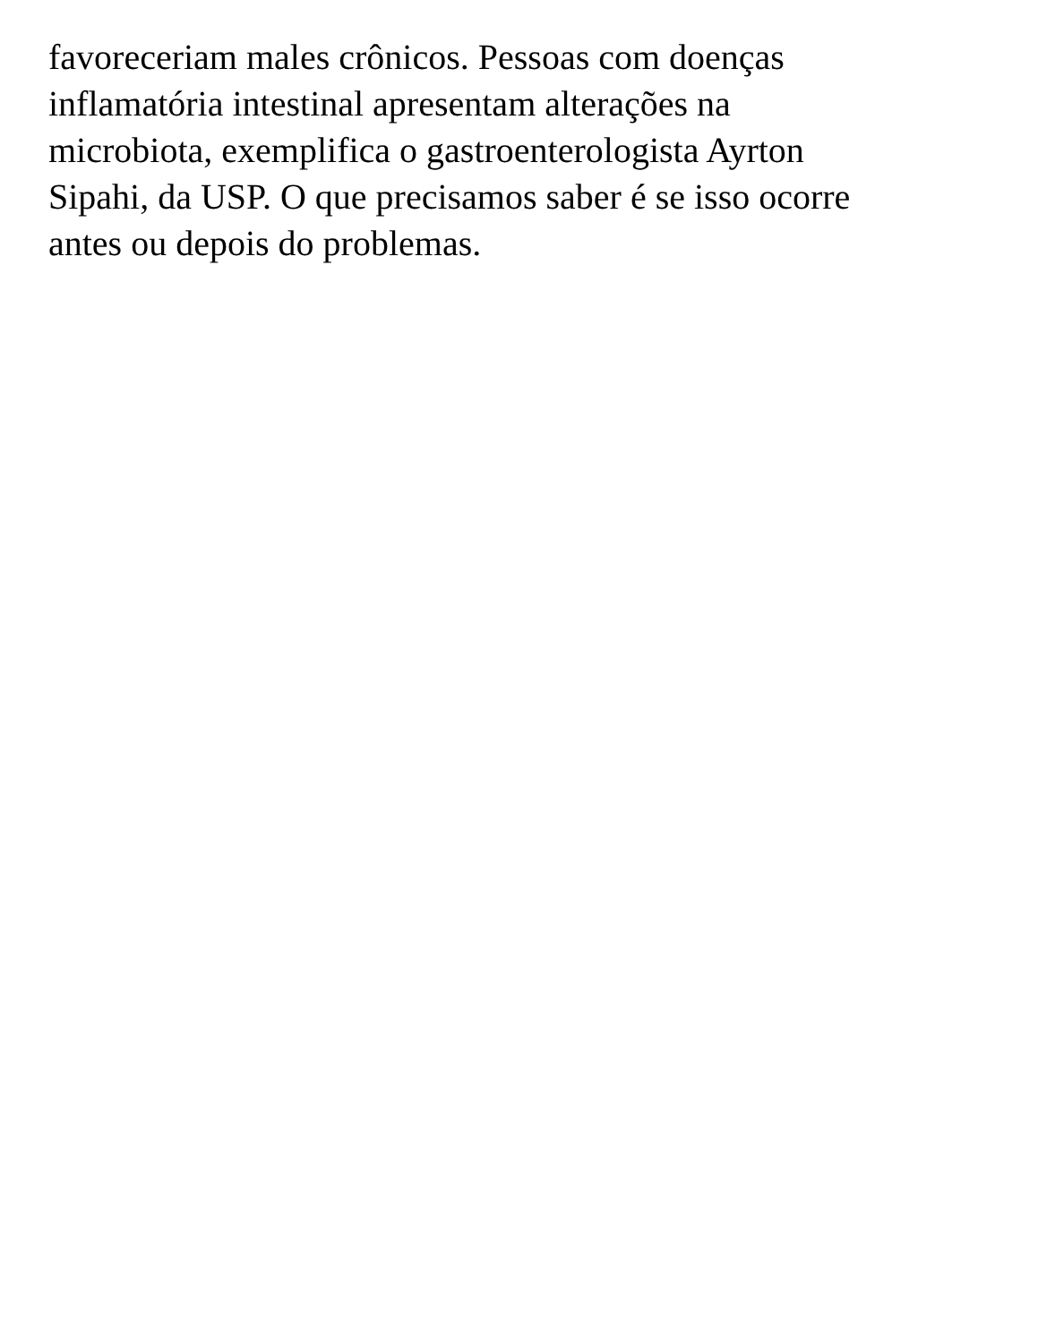favoreceriam males crônicos. Pessoas com doenças
inflamatória intestinal apresentam alterações na
microbiota, exemplifica o gastroenterologista Ayrton
Sipahi, da USP. O que precisamos saber é se isso ocorre
antes ou depois do problemas.